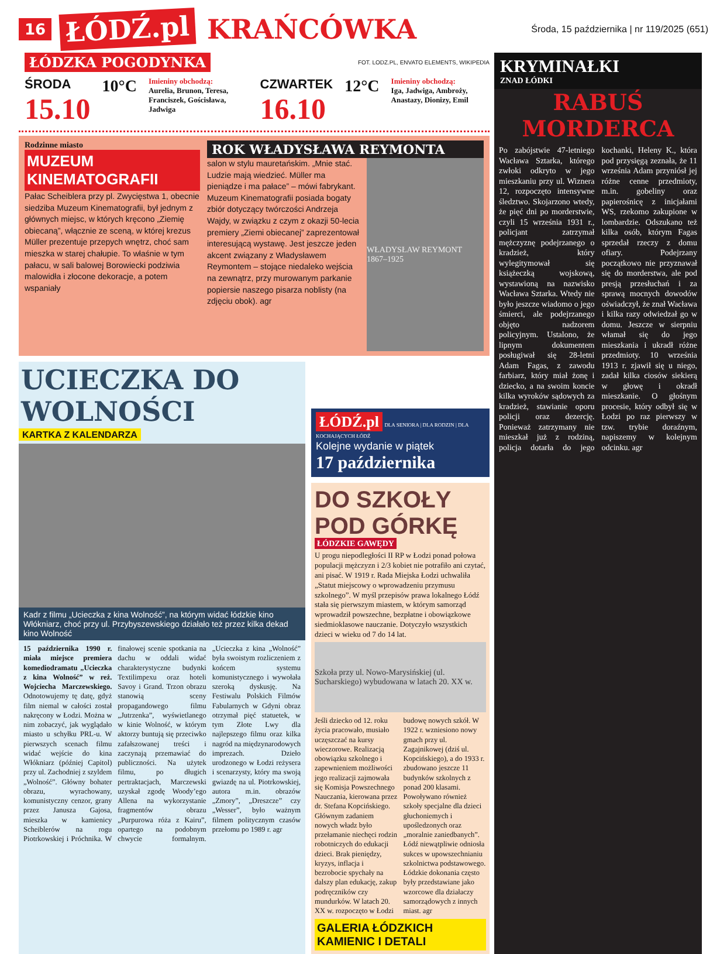16 ŁÓDŹ.pl KRAŃCÓWKA Środa, 15 października | nr 119/2025 (651)
ŁÓDZKA POGODYNKA FOT. LODZ.PL, ENVATO ELEMENTS, WIKIPEDIA
ŚRODA
15.10
10°C
Imieniny obchodzą:
Aurelia, Brunon, Teresa, Franciszek, Gościsława, Jadwiga
CZWARTEK
16.10
12°C
Imieniny obchodzą:
Iga, Jadwiga, Ambroży, Anastazy, Dionizy, Emil
Rodzinne miasto
MUZEUM KINEMATOGRAFII
Pałac Scheiblera przy pl. Zwycięstwa 1, obecnie siedziba Muzeum Kinematografii, był jednym z głównych miejsc, w których kręcono „Ziemię obiecaną”, włącznie ze sceną, w której krezus Müller prezentuje przepych wnętrz, choć sam mieszka w starej chałupie. To właśnie w tym pałacu, w sali balowej Borowiecki podziwia malowidła i złocone dekoracje, a potem wspaniały
ROK WŁADYSŁAWA REYMONTA
salon w stylu mauretańskim. „Mnie stać. Ludzie mają wiedzieć. Müller ma pieniądze i ma pałace” – mówi fabrykant. Muzeum Kinematografii posiada bogaty zbiór dotyczący twórczości Andrzeja Wajdy, w związku z czym z okazji 50-lecia premiery „Ziemi obiecanej” zaprezentował interesującą wystawę. Jest jeszcze jeden akcent związany z Władysławem Reymontem – stojące niedaleko wejścia na zewnątrz, przy murowanym parkanie popiersie naszego pisarza noblisty (na zdjęciu obok). agr
WŁADYSŁAW REYMONT 1867–1925
UCIECZKA DO WOLNOŚCI
KARTKA Z KALENDARZA
Kadr z filmu „Ucieczka z kina Wolność”, na którym widać łódzkie kino Włókniarz, choć przy ul. Przybyszewskiego działało też przez kilka dekad kino Wolność
15 października 1990 r. miała miejsce premiera komediodramatu „Ucieczka z kina Wolność” w reż. Wojciecha Marczewskiego. Odnotowujemy tę datę, gdyż film niemal w całości został nakręcony w Łodzi. Można w nim zobaczyć, jak wyglądało miasto u schyłku PRL-u. W pierwszych scenach filmu widać wejście do kina Włókniarz (później Capitol) przy ul. Zachodniej z szyldem „Wolność”. Główny bohater obrazu, wyrachowany, komunistyczny cenzor, grany przez Janusza Gajosa, mieszka w kamienicy Scheiblerów na rogu Piotrkowskiej i Próchnika. W finałowej scenie spotkania na dachu w oddali widać charakterystyczne budynki Textilimpexu oraz hoteli Savoy i Grand. Trzon obrazu stanowią sceny propagandowego filmu „Jutrzenka”, wyświetlanego w kinie Wolność, w którym aktorzy buntują się przeciwko zafałszowanej treści i zaczynają przemawiać do publiczności. Na użytek filmu, po długich pertraktacjach, Marczewski uzyskał zgodę Woody’ego Allena na wykorzystanie fragmentów obrazu „Purpurowa róża z Kairu”, opartego na podobnym chwycie formalnym. „Ucieczka z kina „Wolność” była swoistym rozliczeniem z końcem systemu komunistycznego i wywołała szeroką dyskusję. Na Festiwalu Polskich Filmów Fabularnych w Gdyni obraz otrzymał pięć statuetek, w tym Złote Lwy dla najlepszego filmu oraz kilka nagród na międzynarodowych imprezach. Dzieło urodzonego w Łodzi reżysera i scenarzysty, który ma swoją gwiazdę na ul. Piotrkowskiej, autora m.in. obrazów „Zmory”, „Dreszcze” czy „Wesser”, było ważnym filmem politycznym czasów przełomu po 1989 r. agr
ŁÓDŹ.pl DLA SENIORA | DLA RODZIN | DLA KOCHAJĄCYCH ŁÓDŹ
Kolejne wydanie w piątek
17 października
DO SZKOŁY POD GÓRKĘ
ŁÓDZKIE GAWĘDY
U progu niepodległości II RP w Łodzi ponad połowa populacji mężczyzn i 2/3 kobiet nie potrafiło ani czytać, ani pisać. W 1919 r. Rada Miejska Łodzi uchwaliła „Statut miejscowy o wprowadzeniu przymusu szkolnego”. W myśl przepisów prawa lokalnego Łódź stała się pierwszym miastem, w którym samorząd wprowadził powszechne, bezpłatne i obowiązkowe siedmioklasowe nauczanie. Dotyczyło wszystkich dzieci w wieku od 7 do 14 lat.
Szkoła przy ul. Nowo-Marysińskiej (ul. Sucharskiego) wybudowana w latach 20. XX w.
Jeśli dziecko od 12. roku życia pracowało, musiało uczęszczać na kursy wieczorowe. Realizacją obowiązku szkolnego i zapewnieniem możliwości jego realizacji zajmowała się Komisja Powszechnego Nauczania, kierowana przez dr. Stefana Kopcińskiego. Głównym zadaniem nowych władz było przełamanie niechęci rodzin robotniczych do edukacji dzieci. Brak pieniędzy, kryzys, inflacja i bezrobocie spychały na dalszy plan edukację, zakup podręczników czy mundurków. W latach 20. XX w. rozpoczęto w Łodzi budowę nowych szkół. W 1922 r. wzniesiono nowy gmach przy ul. Zagajnikowej (dziś ul. Kopcińskiego), a do 1933 r. zbudowano jeszcze 11 budynków szkolnych z ponad 200 klasami. Powoływano również szkoły specjalne dla dzieci głuchoniemych i upośledzonych oraz „moralnie zaniedbanych”. Łódź niewątpliwie odniosła sukces w upowszechnianiu szkolnictwa podstawowego. Łódzkie dokonania często były przedstawiane jako wzorcowe dla działaczy samorządowych z innych miast. agr
GALERIA ŁÓDZKICH KAMIENIC I DETALI
KRYMINAŁKI
ZNAD ŁÓDKI
RABUŚ MORDERCA
Po zabójstwie 47-letniego Wacława Sztarka, którego zwłoki odkryto w jego mieszkaniu przy ul. Wiznera 12, rozpoczęto intensywne śledztwo. Skojarzono wtedy, że pięć dni po morderstwie, czyli 15 września 1931 r., policjant zatrzymał mężczyznę podejrzanego o kradzież, który wylegitymował się książeczką wojskową, wystawioną na nazwisko Wacława Sztarka. Wtedy nie było jeszcze wiadomo o jego śmierci, ale podejrzanego objęto nadzorem policyjnym. Ustalono, że lipnym dokumentem posługiwał się 28-letni Adam Fagas, z zawodu farbiarz, który miał żonę i dziecko, a na swoim koncie kilka wyroków sądowych za kradzież, stawianie oporu policji oraz dezercję. Ponieważ zatrzymany nie mieszkał już z rodziną, policja dotarła do jego kochanki, Heleny K., która pod przysięgą zeznała, że 11 września Adam przyniósł jej różne cenne przedmioty, m.in. gobeliny oraz papierośnicę z inicjałami WS, rzekomo zakupione w lombardzie. Odszukano też kilka osób, którym Fagas sprzedał rzeczy z domu ofiary. Podejrzany początkowo nie przyznawał się do morderstwa, ale pod presją przesłuchań i za sprawą mocnych dowodów oświadczył, że znał Wacława i kilka razy odwiedzał go w domu. Jeszcze w sierpniu włamał się do jego mieszkania i ukradł różne przedmioty. 10 września 1913 r. zjawił się u niego, zadał kilka ciosów siekierą w głowę i okradł mieszkanie. O głośnym procesie, który odbył się w Łodzi po raz pierwszy w tzw. trybie doraźnym, napiszemy w kolejnym odcinku. agr